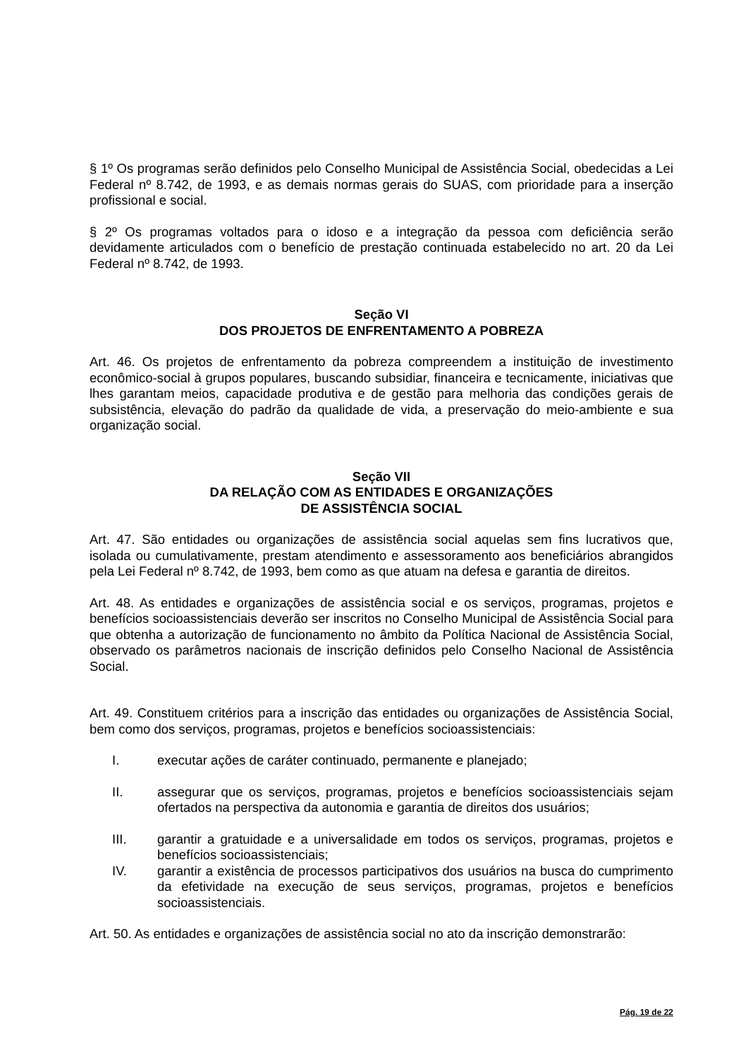§ 1º Os programas serão definidos pelo Conselho Municipal de Assistência Social, obedecidas a Lei Federal nº 8.742, de 1993, e as demais normas gerais do SUAS, com prioridade para a inserção profissional e social.
§ 2º Os programas voltados para o idoso e a integração da pessoa com deficiência serão devidamente articulados com o benefício de prestação continuada estabelecido no art. 20 da Lei Federal nº 8.742, de 1993.
Seção VI
DOS PROJETOS DE ENFRENTAMENTO A POBREZA
Art. 46. Os projetos de enfrentamento da pobreza compreendem a instituição de investimento econômico-social à grupos populares, buscando subsidiar, financeira e tecnicamente, iniciativas que lhes garantam meios, capacidade produtiva e de gestão para melhoria das condições gerais de subsistência, elevação do padrão da qualidade de vida, a preservação do meio-ambiente e sua organização social.
Seção VII
DA RELAÇÃO COM AS ENTIDADES E ORGANIZAÇÕES
DE ASSISTÊNCIA SOCIAL
Art. 47. São entidades ou organizações de assistência social aquelas sem fins lucrativos que, isolada ou cumulativamente, prestam atendimento e assessoramento aos beneficiários abrangidos pela Lei Federal nº 8.742, de 1993, bem como as que atuam na defesa e garantia de direitos.
Art. 48. As entidades e organizações de assistência social e os serviços, programas, projetos e benefícios socioassistenciais deverão ser inscritos no Conselho Municipal de Assistência Social para que obtenha a autorização de funcionamento no âmbito da Política Nacional de Assistência Social, observado os parâmetros nacionais de inscrição definidos pelo Conselho Nacional de Assistência Social.
Art. 49. Constituem critérios para a inscrição das entidades ou organizações de Assistência Social, bem como dos serviços, programas, projetos e benefícios socioassistenciais:
I. executar ações de caráter continuado, permanente e planejado;
II. assegurar que os serviços, programas, projetos e benefícios socioassistenciais sejam ofertados na perspectiva da autonomia e garantia de direitos dos usuários;
III. garantir a gratuidade e a universalidade em todos os serviços, programas, projetos e benefícios socioassistenciais;
IV. garantir a existência de processos participativos dos usuários na busca do cumprimento da efetividade na execução de seus serviços, programas, projetos e benefícios socioassistenciais.
Art. 50. As entidades e organizações de assistência social no ato da inscrição demonstrarão:
Pág. 19 de 22